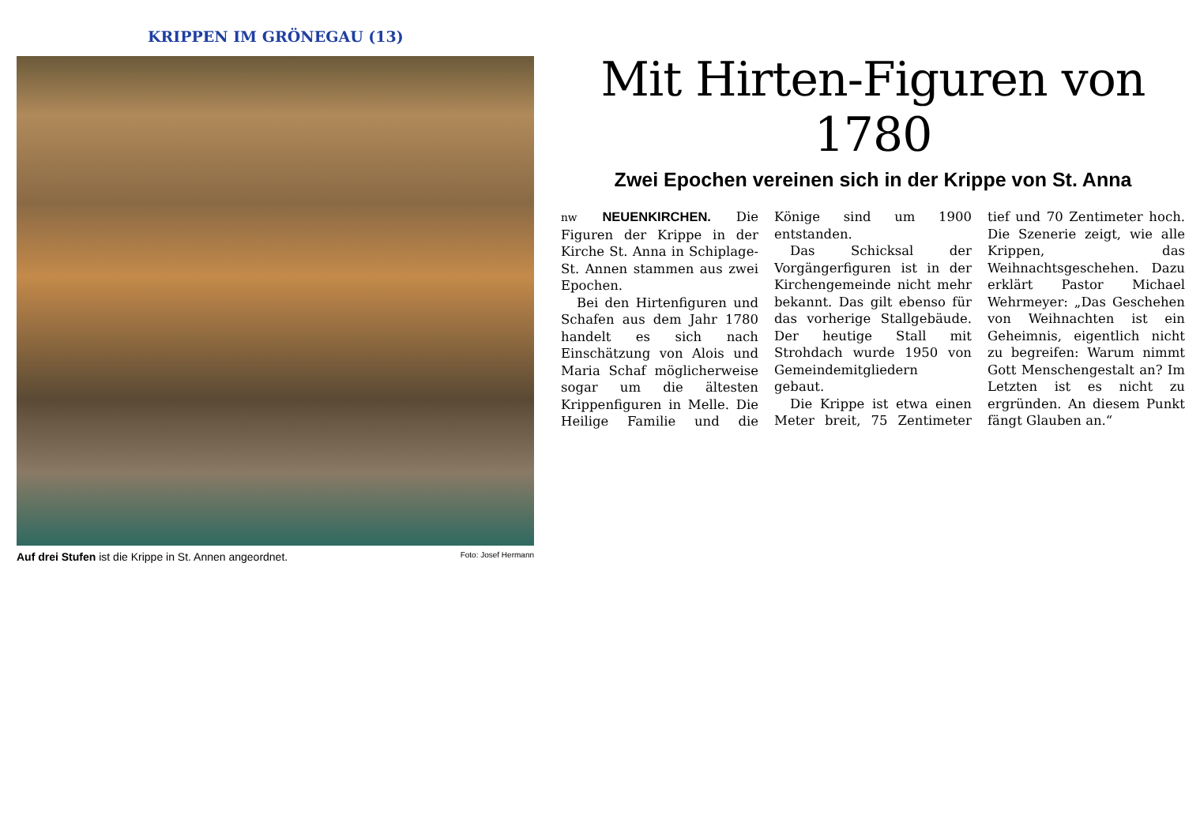KRIPPEN IM GRÖNEGAU (13)
Auf drei Stufen ist die Krippe in St. Annen angeordnet. Foto: Josef Hermann
Mit Hirten-Figuren von 1780
Zwei Epochen vereinen sich in der Krippe von St. Anna
nw NEUENKIRCHEN. Die Figuren der Krippe in der Kirche St. Anna in Schiplage-St. Annen stammen aus zwei Epochen.
Bei den Hirtenfiguren und Schafen aus dem Jahr 1780 handelt es sich nach Einschätzung von Alois und Maria Schaf möglicherweise sogar um die ältesten Krippenfiguren in Melle. Die Heilige Familie und die Könige sind um 1900 entstanden.
Das Schicksal der Vorgängerfiguren ist in der Kirchengemeinde nicht mehr bekannt. Das gilt ebenso für das vorherige Stallgebäude. Der heutige Stall mit Strohdach wurde 1950 von Gemeindemitgliedern gebaut.
Die Krippe ist etwa einen Meter breit, 75 Zentimeter tief und 70 Zentimeter hoch. Die Szenerie zeigt, wie alle Krippen, das Weihnachtsgeschehen. Dazu erklärt Pastor Michael Wehrmeyer: „Das Geschehen von Weihnachten ist ein Geheimnis, eigentlich nicht zu begreifen: Warum nimmt Gott Menschengestalt an? Im Letzten ist es nicht zu ergründen. An diesem Punkt fängt Glauben an.“